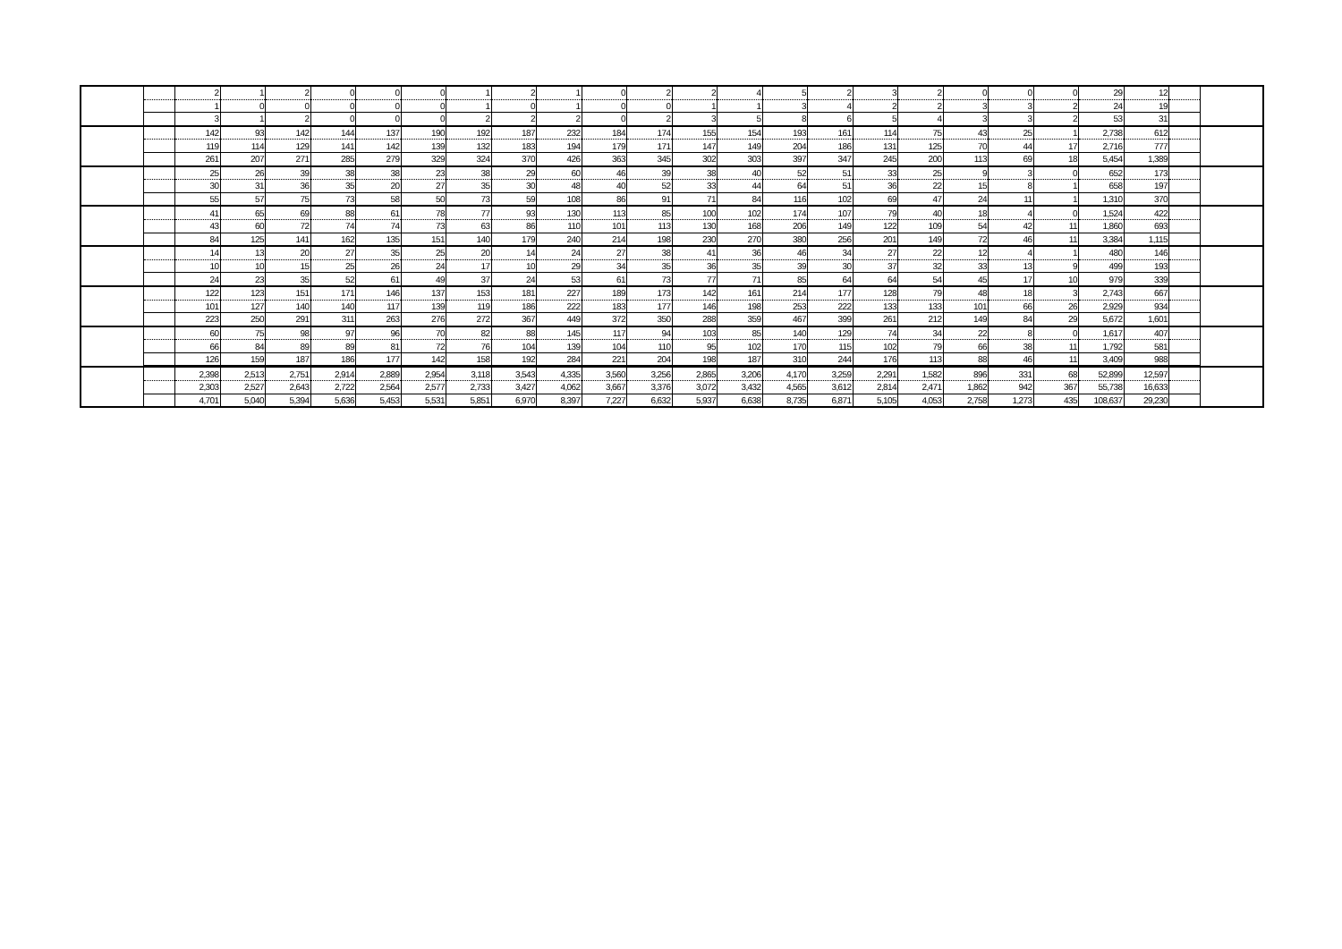| | | 2 | 1 | 2 | 0 | 0 | 0 | 1 | 2 | 1 | 0 | 2 | 2 | 4 | 5 | 2 | 3 | 2 | 0 | 0 | 0 | 29 | 12 | | |
| | | 1 | 0 | 0 | 0 | 0 | 0 | 1 | 0 | 1 | 0 | 0 | 1 | 1 | 3 | 4 | 2 | 2 | 3 | 3 | 2 | 24 | 19 | | |
| | | 3 | 1 | 2 | 0 | 0 | 0 | 2 | 2 | 2 | 0 | 2 | 3 | 5 | 8 | 6 | 5 | 4 | 3 | 3 | 2 | 53 | 31 | | |
| | | 142 | 93 | 142 | 144 | 137 | 190 | 192 | 187 | 232 | 184 | 174 | 155 | 154 | 193 | 161 | 114 | 75 | 43 | 25 | 1 | 2,738 | 612 | | |
| | | 119 | 114 | 129 | 141 | 142 | 139 | 132 | 183 | 194 | 179 | 171 | 147 | 149 | 204 | 186 | 131 | 125 | 70 | 44 | 17 | 2,716 | 777 | | |
| | | 261 | 207 | 271 | 285 | 279 | 329 | 324 | 370 | 426 | 363 | 345 | 302 | 303 | 397 | 347 | 245 | 200 | 113 | 69 | 18 | 5,454 | 1,389 | | |
| | | 25 | 26 | 39 | 38 | 38 | 23 | 38 | 29 | 60 | 46 | 39 | 38 | 40 | 52 | 51 | 33 | 25 | 9 | 3 | 0 | 652 | 173 | | |
| | | 30 | 31 | 36 | 35 | 20 | 27 | 35 | 30 | 48 | 40 | 52 | 33 | 44 | 64 | 51 | 36 | 22 | 15 | 8 | 1 | 658 | 197 | | |
| | | 55 | 57 | 75 | 73 | 58 | 50 | 73 | 59 | 108 | 86 | 91 | 71 | 84 | 116 | 102 | 69 | 47 | 24 | 11 | 1 | 1,310 | 370 | | |
| | | 41 | 65 | 69 | 88 | 61 | 78 | 77 | 93 | 130 | 113 | 85 | 100 | 102 | 174 | 107 | 79 | 40 | 18 | 4 | 0 | 1,524 | 422 | | |
| | | 43 | 60 | 72 | 74 | 74 | 73 | 63 | 86 | 110 | 101 | 113 | 130 | 168 | 206 | 149 | 122 | 109 | 54 | 42 | 11 | 1,860 | 693 | | |
| | | 84 | 125 | 141 | 162 | 135 | 151 | 140 | 179 | 240 | 214 | 198 | 230 | 270 | 380 | 256 | 201 | 149 | 72 | 46 | 11 | 3,384 | 1,115 | | |
| | | 14 | 13 | 20 | 27 | 35 | 25 | 20 | 14 | 24 | 27 | 38 | 41 | 36 | 46 | 34 | 27 | 22 | 12 | 4 | 1 | 480 | 146 | | |
| | | 10 | 10 | 15 | 25 | 26 | 24 | 17 | 10 | 29 | 34 | 35 | 36 | 35 | 39 | 30 | 37 | 32 | 33 | 13 | 9 | 499 | 193 | | |
| | | 24 | 23 | 35 | 52 | 61 | 49 | 37 | 24 | 53 | 61 | 73 | 77 | 71 | 85 | 64 | 64 | 54 | 45 | 17 | 10 | 979 | 339 | | |
| | | 122 | 123 | 151 | 171 | 146 | 137 | 153 | 181 | 227 | 189 | 173 | 142 | 161 | 214 | 177 | 128 | 79 | 48 | 18 | 3 | 2,743 | 667 | | |
| | | 101 | 127 | 140 | 140 | 117 | 139 | 119 | 186 | 222 | 183 | 177 | 146 | 198 | 253 | 222 | 133 | 133 | 101 | 66 | 26 | 2,929 | 934 | | |
| | | 223 | 250 | 291 | 311 | 263 | 276 | 272 | 367 | 449 | 372 | 350 | 288 | 359 | 467 | 399 | 261 | 212 | 149 | 84 | 29 | 5,672 | 1,601 | | |
| | | 60 | 75 | 98 | 97 | 96 | 70 | 82 | 88 | 145 | 117 | 94 | 103 | 85 | 140 | 129 | 74 | 34 | 22 | 8 | 0 | 1,617 | 407 | | |
| | | 66 | 84 | 89 | 89 | 81 | 72 | 76 | 104 | 139 | 104 | 110 | 95 | 102 | 170 | 115 | 102 | 79 | 66 | 38 | 11 | 1,792 | 581 | | |
| | | 126 | 159 | 187 | 186 | 177 | 142 | 158 | 192 | 284 | 221 | 204 | 198 | 187 | 310 | 244 | 176 | 113 | 88 | 46 | 11 | 3,409 | 988 | | |
| | | 2,398 | 2,513 | 2,751 | 2,914 | 2,889 | 2,954 | 3,118 | 3,543 | 4,335 | 3,560 | 3,256 | 2,865 | 3,206 | 4,170 | 3,259 | 2,291 | 1,582 | 896 | 331 | 68 | 52,899 | 12,597 | | |
| | | 2,303 | 2,527 | 2,643 | 2,722 | 2,564 | 2,577 | 2,733 | 3,427 | 4,062 | 3,667 | 3,376 | 3,072 | 3,432 | 4,565 | 3,612 | 2,814 | 2,471 | 1,862 | 942 | 367 | 55,738 | 16,633 | | |
| | | 4,701 | 5,040 | 5,394 | 5,636 | 5,453 | 5,531 | 5,851 | 6,970 | 8,397 | 7,227 | 6,632 | 5,937 | 6,638 | 8,735 | 6,871 | 5,105 | 4,053 | 2,758 | 1,273 | 435 | 108,637 | 29,230 | | |